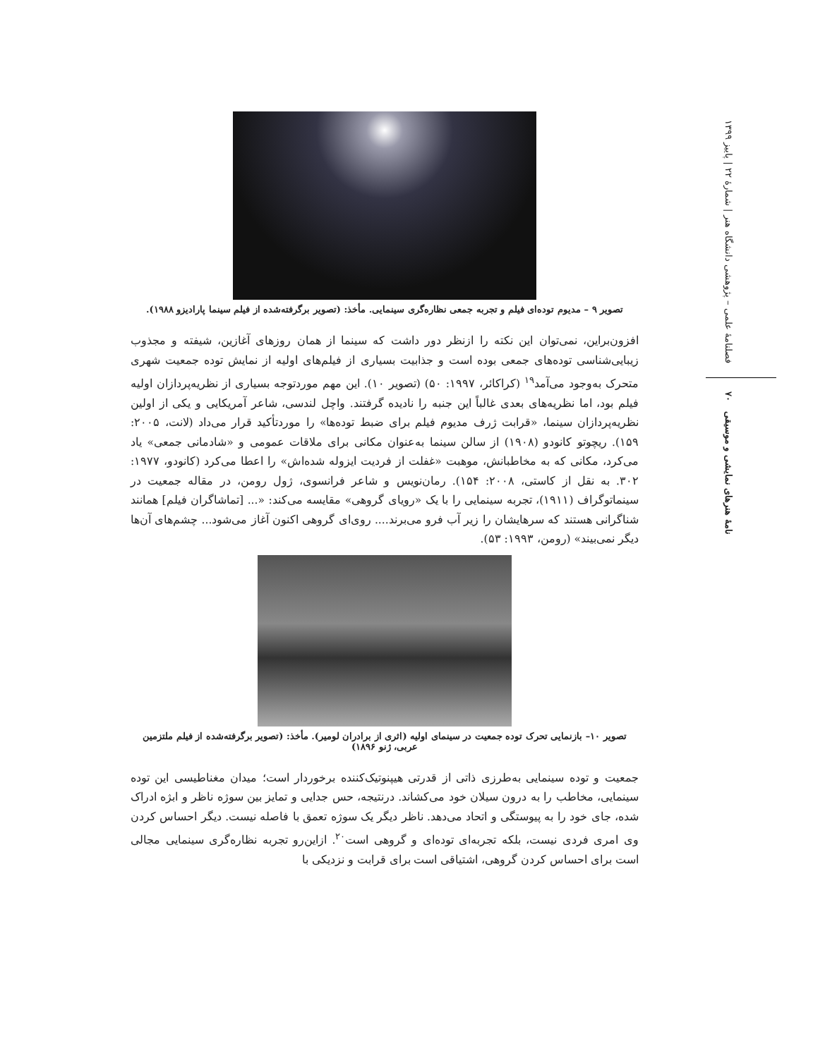فصلنامهٔ علمی – پژوهشی دانشگاه هنر | شمارهٔ ۲۲ | پاییز ۱۳۹۹
نامهٔ هنرهای نمایشی و موسیقی ۷۰
تصویر ۹ – مدیوم توده‌ای فیلم و تجربه جمعی نظاره‌گری سینمایی. مأخذ: (تصویر برگرفته‌شده از فیلم سینما پارادیزو ۱۹۸۸).
افزون‌براین، نمی‌توان این نکته را ازنظر دور داشت که سینما از همان روزهای آغازین، شیفته و مجذوب زیبایی‌شناسی توده‌های جمعی بوده است و جذابیت بسیاری از فیلم‌های اولیه از نمایش توده جمعیت شهری متحرک به‌وجود می‌آمد<sup>۱۹</sup> (کراکائر، ۱۹۹۷: ۵۰) (تصویر ۱۰). این مهم موردتوجه بسیاری از نظریه‌پردازان اولیه فیلم بود، اما نظریه‌های بعدی غالباً این جنبه را نادیده گرفتند. واچل لندسی، شاعر آمریکایی و یکی از اولین نظریه‌پردازان سینما، «قرابت ژرف مدیوم فیلم برای ضبط توده‌ها» را موردتأکید قرار می‌داد (لانت، ۲۰۰۵: ۱۵۹). ریچوتو کانودو (۱۹۰۸) از سالن سینما به‌عنوان مکانی برای ملاقات عمومی و «شادمانی جمعی» یاد می‌کرد، مکانی که به مخاطبانش، موهبت «غفلت از فردیت ایزوله شده‌اش» را اعطا می‌کرد (کانودو، ۱۹۷۷: ۳۰۲. به نقل از کاستی، ۲۰۰۸: ۱۵۴). رمان‌نویس و شاعر فرانسوی، ژول رومن، در مقاله جمعیت در سینماتوگراف (۱۹۱۱)، تجربه سینمایی را با یک «رویای گروهی» مقایسه می‌کند: «... [تماشاگران فیلم] همانند شناگرانی هستند که سرهایشان را زیر آب فرو می‌برند.... روی‌ای گروهی اکنون آغاز می‌شود... چشم‌های آن‌ها دیگر نمی‌بیند» (رومن، ۱۹۹۳: ۵۳).
تصویر ۱۰– بازنمایی تحرک توده جمعیت در سینمای اولیه (اثری از برادران لومیر). مأخذ: (تصویر برگرفته‌شده از فیلم ملتزمین عربی، ژنو ۱۸۹۶)
جمعیت و توده سینمایی به‌طرزی ذاتی از قدرتی هیپنوتیک‌کننده برخوردار است؛ میدان مغناطیسی این توده سینمایی، مخاطب را به درون سیلان خود می‌کشاند. درنتیجه، حس جدایی و تمایز بین سوژه ناظر و ابژه ادراک شده، جای خود را به پیوستگی و اتحاد می‌دهد. ناظر دیگر یک سوژه تعمق با فاصله نیست. دیگر احساس کردن وی امری فردی نیست، بلکه تجربه‌ای توده‌ای و گروهی است<sup>۲۰</sup>. ازاین‌رو تجربه نظاره‌گری سینمایی مجالی است برای احساس کردن گروهی، اشتیاقی است برای قرابت و نزدیکی با